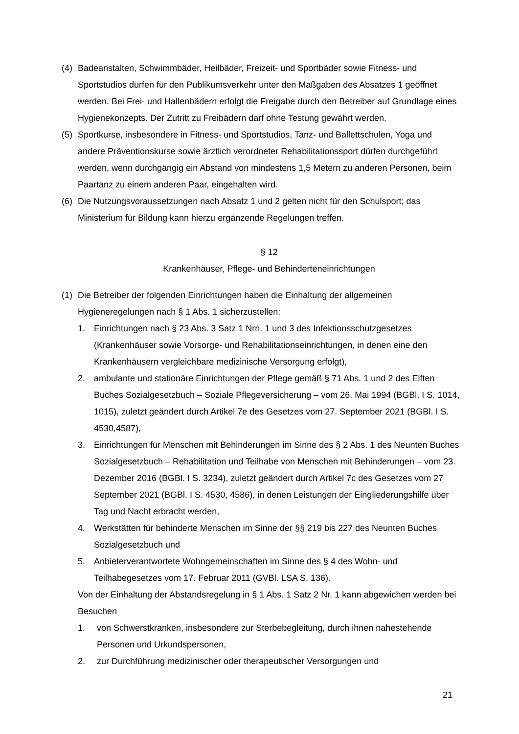(4) Badeanstalten, Schwimmbäder, Heilbäder, Freizeit- und Sportbäder sowie Fitness- und Sportstudios dürfen für den Publikumsverkehr unter den Maßgaben des Absatzes 1 geöffnet werden. Bei Frei- und Hallenbädern erfolgt die Freigabe durch den Betreiber auf Grundlage eines Hygienekonzepts. Der Zutritt zu Freibädern darf ohne Testung gewährt werden.
(5) Sportkurse, insbesondere in Fitness- und Sportstudios, Tanz- und Ballettschulen, Yoga und andere Präventionskurse sowie ärztlich verordneter Rehabilitationssport dürfen durchgeführt werden, wenn durchgängig ein Abstand von mindestens 1,5 Metern zu anderen Personen, beim Paartanz zu einem anderen Paar, eingehalten wird.
(6) Die Nutzungsvoraussetzungen nach Absatz 1 und 2 gelten nicht für den Schulsport; das Ministerium für Bildung kann hierzu ergänzende Regelungen treffen.
§ 12
Krankenhäuser, Pflege- und Behinderteneinrichtungen
(1) Die Betreiber der folgenden Einrichtungen haben die Einhaltung der allgemeinen Hygieneregelungen nach § 1 Abs. 1 sicherzustellen:
1. Einrichtungen nach § 23 Abs. 3 Satz 1 Nrn. 1 und 3 des Infektionsschutzgesetzes (Krankenhäuser sowie Vorsorge- und Rehabilitationseinrichtungen, in denen eine den Krankenhäusern vergleichbare medizinische Versorgung erfolgt),
2. ambulante und stationäre Einrichtungen der Pflege gemäß § 71 Abs. 1 und 2 des Elften Buches Sozialgesetzbuch – Soziale Pflegeversicherung – vom 26. Mai 1994 (BGBl. I S. 1014, 1015), zuletzt geändert durch Artikel 7e des Gesetzes vom 27. September 2021 (BGBl. I S. 4530,4587),
3. Einrichtungen für Menschen mit Behinderungen im Sinne des § 2 Abs. 1 des Neunten Buches Sozialgesetzbuch – Rehabilitation und Teilhabe von Menschen mit Behinderungen – vom 23. Dezember 2016 (BGBl. I S. 3234), zuletzt geändert durch Artikel 7c des Gesetzes vom 27 September 2021 (BGBl. I S. 4530, 4586), in denen Leistungen der Eingliederungshilfe über Tag und Nacht erbracht werden,
4. Werkstätten für behinderte Menschen im Sinne der §§ 219 bis 227 des Neunten Buches Sozialgesetzbuch und
5. Anbieterverantwortete Wohngemeinschaften im Sinne des § 4 des Wohn- und Teilhabegesetzes vom 17. Februar 2011 (GVBl. LSA S. 136).
Von der Einhaltung der Abstandsregelung in § 1 Abs. 1 Satz 2 Nr. 1 kann abgewichen werden bei Besuchen
1. von Schwerstkranken, insbesondere zur Sterbebegleitung, durch ihnen nahestehende Personen und Urkundspersonen,
2. zur Durchführung medizinischer oder therapeutischer Versorgungen und
21